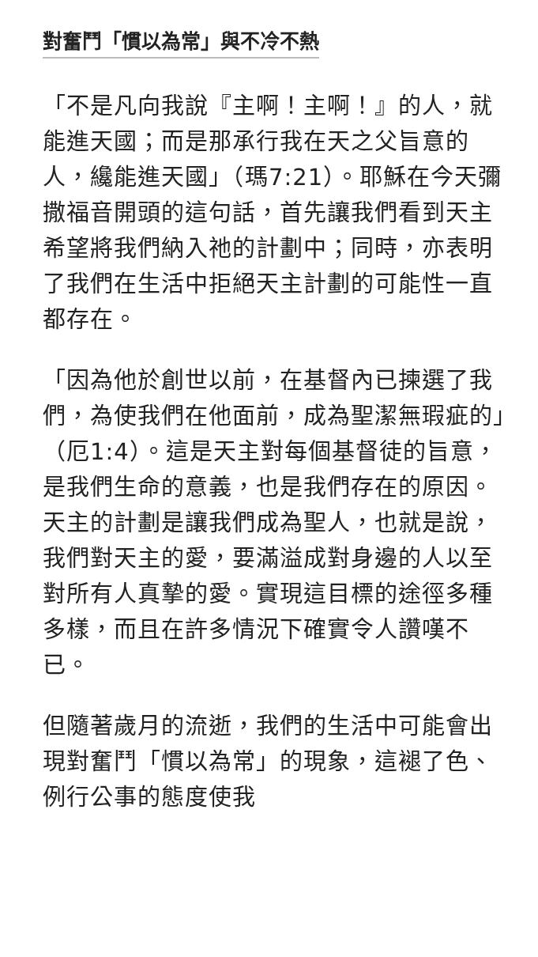對奮鬥「慣以為常」與不冷不熱
「不是凡向我說『主啊！主啊！』的人，就能進天國；而是那承行我在天之父旨意的人，纔能進天國」（瑪7:21）。耶穌在今天彌撒福音開頭的這句話，首先讓我們看到天主希望將我們納入祂的計劃中；同時，亦表明了我們在生活中拒絕天主計劃的可能性一直都存在。
「因為他於創世以前，在基督內已揀選了我們，為使我們在他面前，成為聖潔無瑕疵的」（厄1:4）。這是天主對每個基督徒的旨意，是我們生命的意義，也是我們存在的原因。天主的計劃是讓我們成為聖人，也就是說，我們對天主的愛，要滿溢成對身邊的人以至對所有人真摯的愛。實現這目標的途徑多種多樣，而且在許多情況下確實令人讚嘆不已。
但隨著歲月的流逝，我們的生活中可能會出現對奮鬥「慣以為常」的現象，這褪了色、例行公事的態度使我